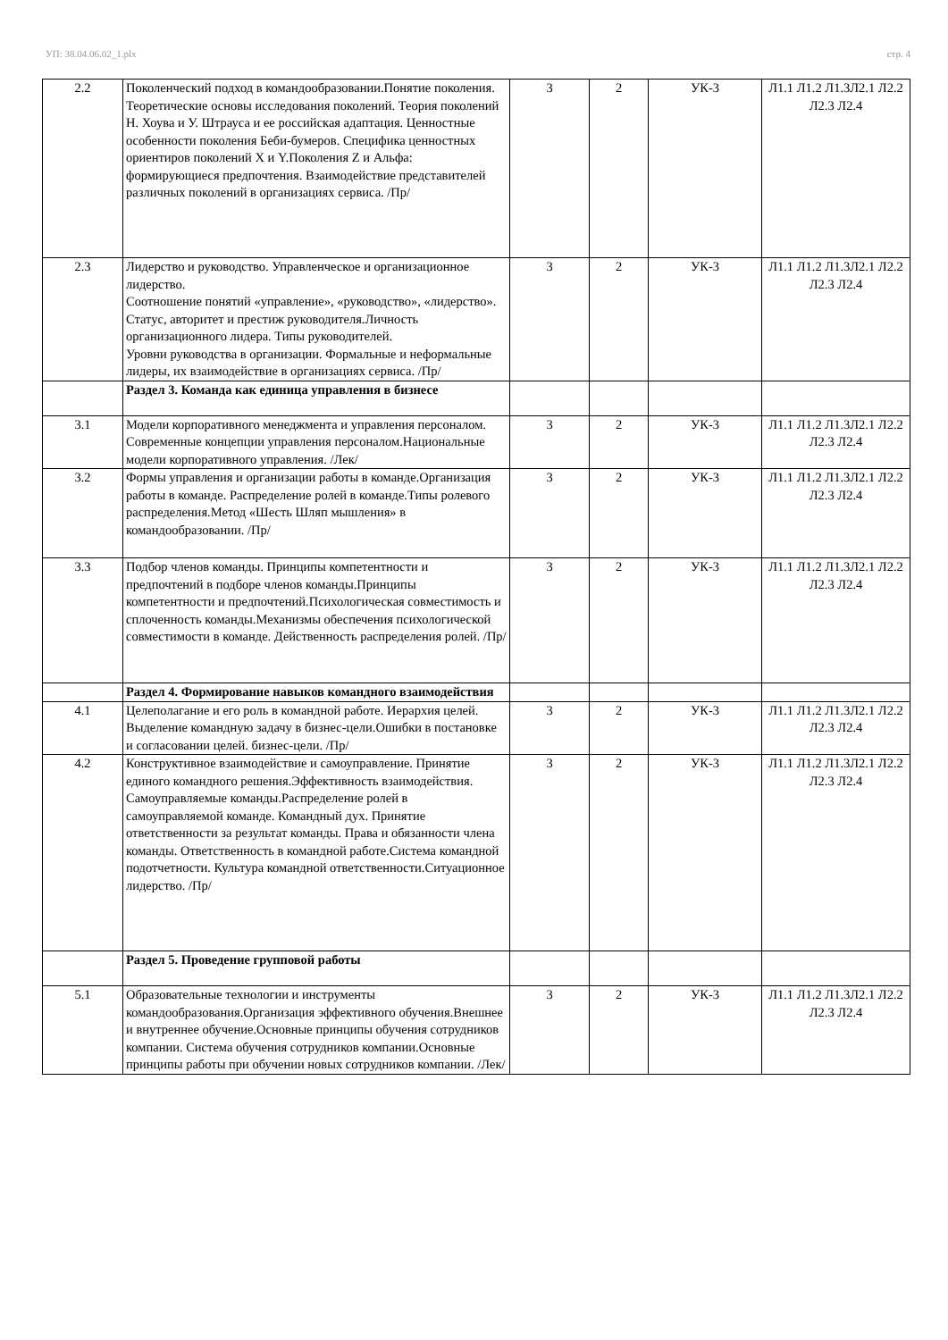УП: 38.04.06.02_1.plx стр. 4
| 2.2 | Поколенческий подход в командообразовании.Понятие поколения. Теоретические основы исследования поколений. Теория поколений Н. Хоува и У. Штрауса и ее российская адаптация. Ценностные особенности поколения Беби-бумеров. Специфика ценностных ориентиров поколений X и Y.Поколения Z и Альфа: формирующиеся предпочтения. Взаимодействие представителей различных поколений в организациях сервиса. /Пр/ | 3 | 2 | УК-3 | Л1.1 Л1.2 Л1.3Л2.1 Л2.2 Л2.3 Л2.4 |
| 2.3 | Лидерство и руководство. Управленческое и организационное лидерство. Соотношение понятий «управление», «руководство», «лидерство». Статус, авторитет и престиж руководителя.Личность организационного лидера. Типы руководителей. Уровни руководства в организации. Формальные и неформальные лидеры, их взаимодействие в организациях сервиса. /Пр/ | 3 | 2 | УК-3 | Л1.1 Л1.2 Л1.3Л2.1 Л2.2 Л2.3 Л2.4 |
| | Раздел 3. Команда как единица управления в бизнесе | | | | |
| 3.1 | Модели корпоративного менеджмента и управления персоналом. Современные концепции управления персоналом.Национальные модели корпоративного управления. /Лек/ | 3 | 2 | УК-3 | Л1.1 Л1.2 Л1.3Л2.1 Л2.2 Л2.3 Л2.4 |
| 3.2 | Формы управления и организации работы в команде.Организация работы в команде. Распределение ролей в команде.Типы ролевого распределения.Метод «Шесть Шляп мышления» в командообразовании. /Пр/ | 3 | 2 | УК-3 | Л1.1 Л1.2 Л1.3Л2.1 Л2.2 Л2.3 Л2.4 |
| 3.3 | Подбор членов команды. Принципы компетентности и предпочтений в подборе членов команды.Принципы компетентности и предпочтений.Психологическая совместимость и сплоченность команды.Механизмы обеспечения психологической совместимости в команде. Действенность распределения ролей. /Пр/ | 3 | 2 | УК-3 | Л1.1 Л1.2 Л1.3Л2.1 Л2.2 Л2.3 Л2.4 |
| | Раздел 4. Формирование навыков командного взаимодействия | | | | |
| 4.1 | Целеполагание и его роль в командной работе. Иерархия целей. Выделение командную задачу в бизнес-цели.Ошибки в постановке и согласовании целей. бизнес-цели. /Пр/ | 3 | 2 | УК-3 | Л1.1 Л1.2 Л1.3Л2.1 Л2.2 Л2.3 Л2.4 |
| 4.2 | Конструктивное взаимодействие и самоуправление. Принятие единого командного решения.Эффективность взаимодействия. Самоуправляемые команды.Распределение ролей в самоуправляемой команде. Командный дух. Принятие ответственности за результат команды. Права и обязанности члена команды. Ответственность в командной работе.Система командной подотчетности. Культура командной ответственности.Ситуационное лидерство. /Пр/ | 3 | 2 | УК-3 | Л1.1 Л1.2 Л1.3Л2.1 Л2.2 Л2.3 Л2.4 |
| | Раздел 5. Проведение групповой работы | | | | |
| 5.1 | Образовательные технологии и инструменты командообразования.Организация эффективного обучения.Внешнее и внутреннее обучение.Основные принципы обучения сотрудников компании. Система обучения сотрудников компании.Основные принципы работы при обучении новых сотрудников компании. /Лек/ | 3 | 2 | УК-3 | Л1.1 Л1.2 Л1.3Л2.1 Л2.2 Л2.3 Л2.4 |